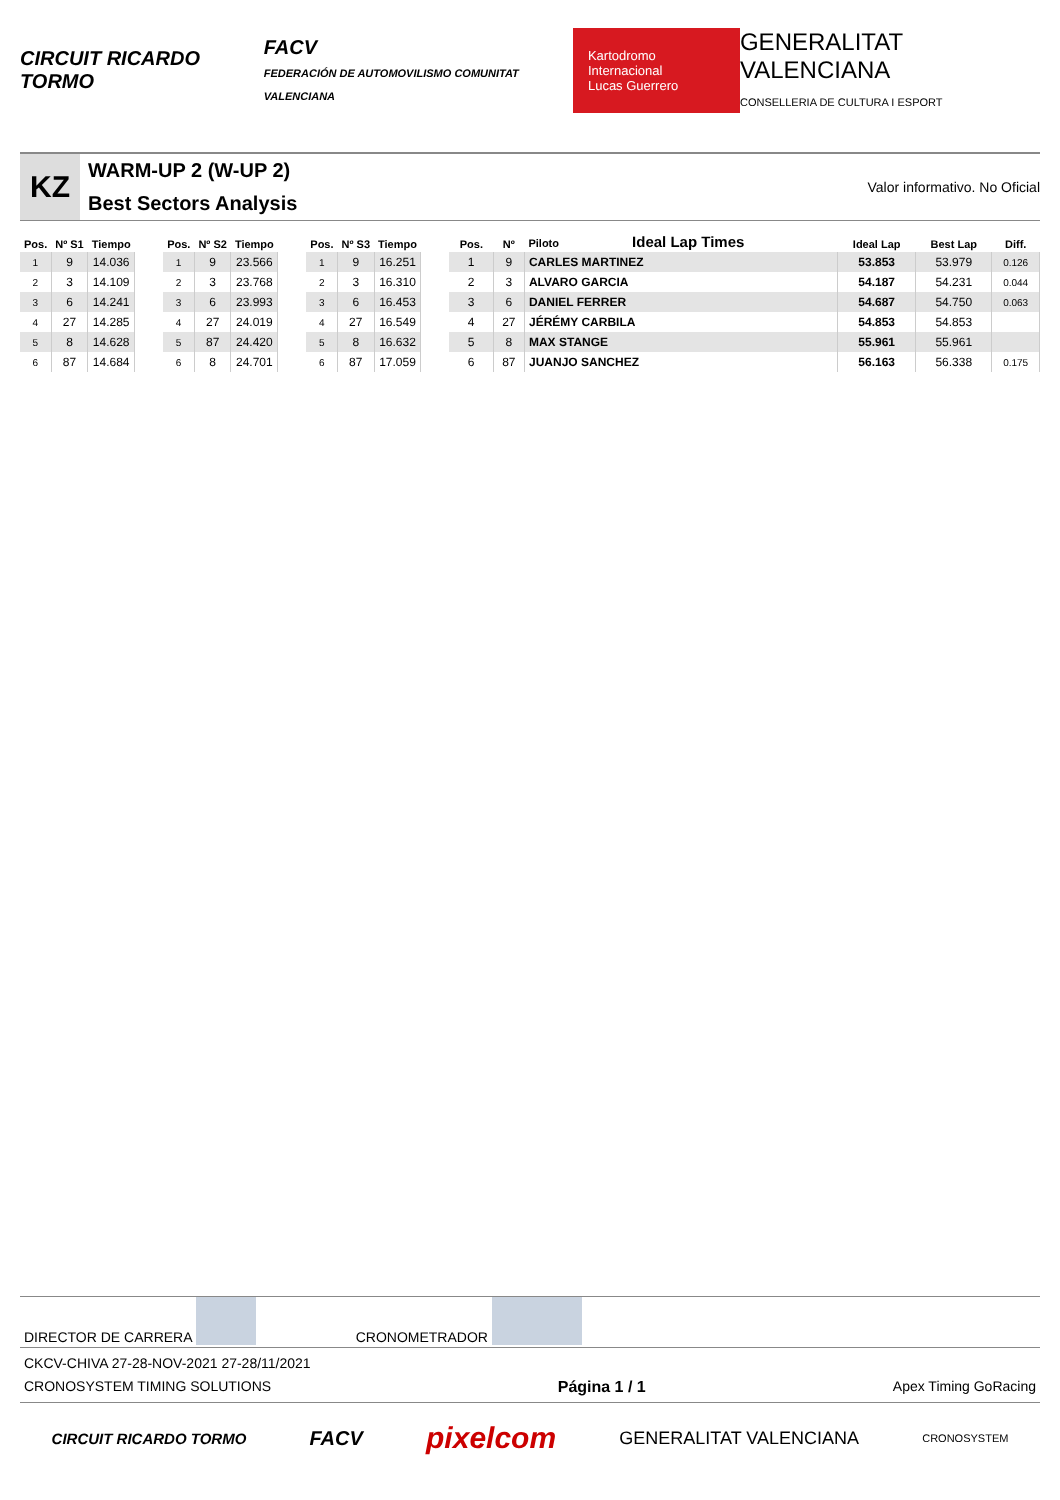CIRCUIT RICARDO TORMO FACV
FEDERACIÓN DE AUTOMOVILISMO COMUNITAT VALENCIANA Kartodromo Internacional
Lucas Guerrero GENERALITAT VALENCIANA
CONSELLERIA DE CULTURA I ESPORT
KZ
WARM-UP 2 (W-UP 2)
Best Sectors Analysis
Valor informativo. No Oficial
| Pos. | Nº S1 | Tiempo |
| --- | --- | --- |
| 1 | 9 | 14.036 |
| 2 | 3 | 14.109 |
| 3 | 6 | 14.241 |
| 4 | 27 | 14.285 |
| 5 | 8 | 14.628 |
| 6 | 87 | 14.684 |
| Pos. | Nº S2 | Tiempo |
| --- | --- | --- |
| 1 | 9 | 23.566 |
| 2 | 3 | 23.768 |
| 3 | 6 | 23.993 |
| 4 | 27 | 24.019 |
| 5 | 87 | 24.420 |
| 6 | 8 | 24.701 |
| Pos. | Nº S3 | Tiempo |
| --- | --- | --- |
| 1 | 9 | 16.251 |
| 2 | 3 | 16.310 |
| 3 | 6 | 16.453 |
| 4 | 27 | 16.549 |
| 5 | 8 | 16.632 |
| 6 | 87 | 17.059 |
| Pos. | Nº | Piloto Ideal Lap Times | Ideal Lap | Best Lap | Diff. |
| --- | --- | --- | --- | --- | --- |
| 1 | 9 | CARLES MARTINEZ | 53.853 | 53.979 | 0.126 |
| 2 | 3 | ALVARO GARCIA | 54.187 | 54.231 | 0.044 |
| 3 | 6 | DANIEL FERRER | 54.687 | 54.750 | 0.063 |
| 4 | 27 | JÉRÉMY CARBILA | 54.853 | 54.853 | |
| 5 | 8 | MAX STANGE | 55.961 | 55.961 | |
| 6 | 87 | JUANJO SANCHEZ | 56.163 | 56.338 | 0.175 |
DIRECTOR DE CARRERA CRONOMETRADOR
CKCV-CHIVA 27-28-NOV-2021 27-28/11/2021
CRONOSYSTEM TIMING SOLUTIONS Página 1 / 1 Apex Timing GoRacing
CIRCUIT RICARDO TORMO FACV pixelcom GENERALITAT VALENCIANA CRONOSYSTEM